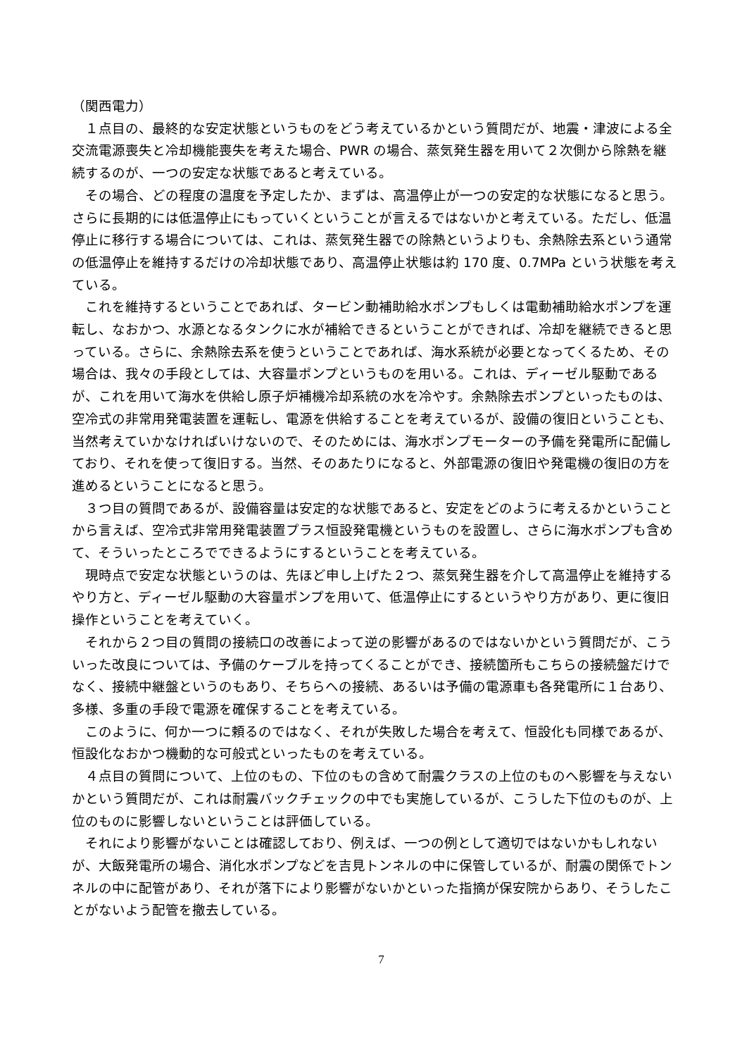（関西電力）
１点目の、最終的な安定状態というものをどう考えているかという質問だが、地震・津波による全交流電源喪失と冷却機能喪失を考えた場合、PWR の場合、蒸気発生器を用いて２次側から除熱を継続するのが、一つの安定な状態であると考えている。
その場合、どの程度の温度を予定したか、まずは、高温停止が一つの安定的な状態になると思う。さらに長期的には低温停止にもっていくということが言えるではないかと考えている。ただし、低温停止に移行する場合については、これは、蒸気発生器での除熱というよりも、余熱除去系という通常の低温停止を維持するだけの冷却状態であり、高温停止状態は約 170 度、0.7MPa という状態を考えている。
これを維持するということであれば、タービン動補助給水ポンプもしくは電動補助給水ポンプを運転し、なおかつ、水源となるタンクに水が補給できるということができれば、冷却を継続できると思っている。さらに、余熱除去系を使うということであれば、海水系統が必要となってくるため、その場合は、我々の手段としては、大容量ポンプというものを用いる。これは、ディーゼル駆動であるが、これを用いて海水を供給し原子炉補機冷却系統の水を冷やす。余熱除去ポンプといったものは、空冷式の非常用発電装置を運転し、電源を供給することを考えているが、設備の復旧ということも、当然考えていかなければいけないので、そのためには、海水ポンプモーターの予備を発電所に配備しており、それを使って復旧する。当然、そのあたりになると、外部電源の復旧や発電機の復旧の方を進めるということになると思う。
３つ目の質問であるが、設備容量は安定的な状態であると、安定をどのように考えるかということから言えば、空冷式非常用発電装置プラス恒設発電機というものを設置し、さらに海水ポンプも含めて、そういったところでできるようにするということを考えている。
現時点で安定な状態というのは、先ほど申し上げた２つ、蒸気発生器を介して高温停止を維持するやり方と、ディーゼル駆動の大容量ポンプを用いて、低温停止にするというやり方があり、更に復旧操作ということを考えていく。
それから２つ目の質問の接続口の改善によって逆の影響があるのではないかという質問だが、こういった改良については、予備のケーブルを持ってくることができ、接続箇所もこちらの接続盤だけでなく、接続中継盤というのもあり、そちらへの接続、あるいは予備の電源車も各発電所に１台あり、多様、多重の手段で電源を確保することを考えている。
このように、何か一つに頼るのではなく、それが失敗した場合を考えて、恒設化も同様であるが、恒設化なおかつ機動的な可般式といったものを考えている。
４点目の質問について、上位のもの、下位のもの含めて耐震クラスの上位のものへ影響を与えないかという質問だが、これは耐震バックチェックの中でも実施しているが、こうした下位のものが、上位のものに影響しないということは評価している。
それにより影響がないことは確認しており、例えば、一つの例として適切ではないかもしれないが、大飯発電所の場合、消化水ポンプなどを吉見トンネルの中に保管しているが、耐震の関係でトンネルの中に配管があり、それが落下により影響がないかといった指摘が保安院からあり、そうしたことがないよう配管を撤去している。
7